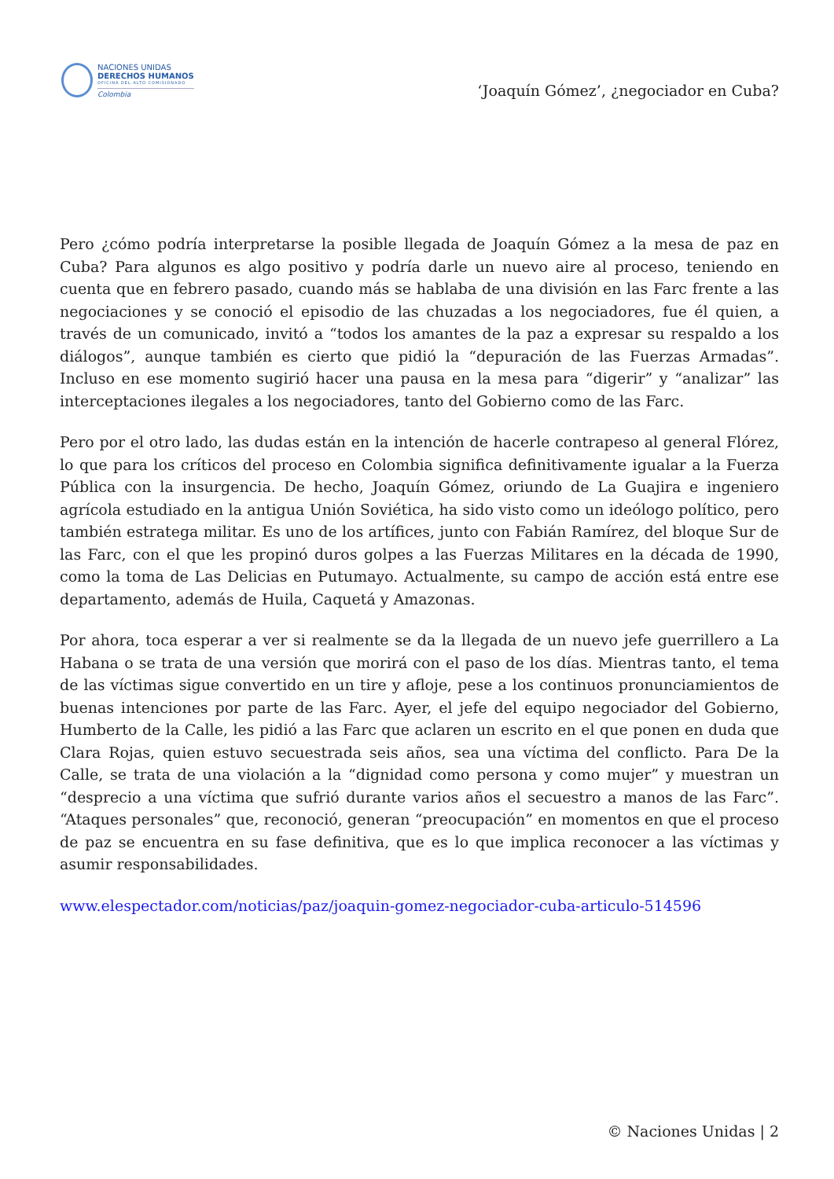NACIONES UNIDAS
DERECHOS HUMANOS
OFICINA DEL ALTO COMISIONADO
Colombia
‘Joaquín Gómez’, ¿negociador en Cuba?
Pero ¿cómo podría interpretarse la posible llegada de Joaquín Gómez a la mesa de paz en Cuba? Para algunos es algo positivo y podría darle un nuevo aire al proceso, teniendo en cuenta que en febrero pasado, cuando más se hablaba de una división en las Farc frente a las negociaciones y se conoció el episodio de las chuzadas a los negociadores, fue él quien, a través de un comunicado, invitó a “todos los amantes de la paz a expresar su respaldo a los diálogos”, aunque también es cierto que pidió la “depuración de las Fuerzas Armadas”. Incluso en ese momento sugirió hacer una pausa en la mesa para “digerir” y “analizar” las interceptaciones ilegales a los negociadores, tanto del Gobierno como de las Farc.
Pero por el otro lado, las dudas están en la intención de hacerle contrapeso al general Flórez, lo que para los críticos del proceso en Colombia significa definitivamente igualar a la Fuerza Pública con la insurgencia. De hecho, Joaquín Gómez, oriundo de La Guajira e ingeniero agrícola estudiado en la antigua Unión Soviética, ha sido visto como un ideólogo político, pero también estratega militar. Es uno de los artífices, junto con Fabián Ramírez, del bloque Sur de las Farc, con el que les propinó duros golpes a las Fuerzas Militares en la década de 1990, como la toma de Las Delicias en Putumayo. Actualmente, su campo de acción está entre ese departamento, además de Huila, Caquetá y Amazonas.
Por ahora, toca esperar a ver si realmente se da la llegada de un nuevo jefe guerrillero a La Habana o se trata de una versión que morirá con el paso de los días. Mientras tanto, el tema de las víctimas sigue convertido en un tire y afloje, pese a los continuos pronunciamientos de buenas intenciones por parte de las Farc. Ayer, el jefe del equipo negociador del Gobierno, Humberto de la Calle, les pidió a las Farc que aclaren un escrito en el que ponen en duda que Clara Rojas, quien estuvo secuestrada seis años, sea una víctima del conflicto. Para De la Calle, se trata de una violación a la “dignidad como persona y como mujer” y muestran un “desprecio a una víctima que sufrió durante varios años el secuestro a manos de las Farc”. “Ataques personales” que, reconoció, generan “preocupación” en momentos en que el proceso de paz se encuentra en su fase definitiva, que es lo que implica reconocer a las víctimas y asumir responsabilidades.
www.elespectador.com/noticias/paz/joaquin-gomez-negociador-cuba-articulo-514596
© Naciones Unidas | 2